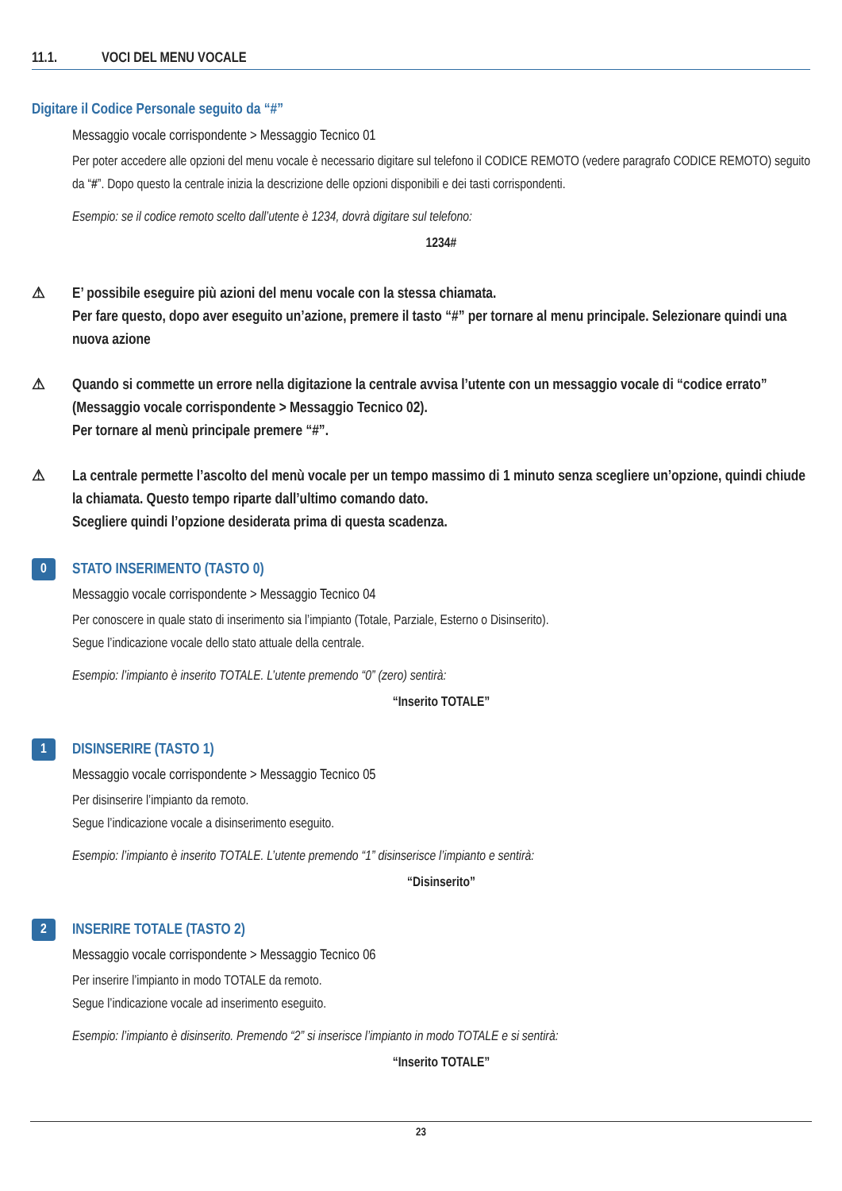11.1. VOCI DEL MENU VOCALE
Digitare il Codice Personale seguito da “#”
Messaggio vocale corrispondente > Messaggio Tecnico 01
Per poter accedere alle opzioni del menu vocale è necessario digitare sul telefono il CODICE REMOTO (vedere paragrafo CODICE REMOTO) seguito da “#”. Dopo questo la centrale inizia la descrizione delle opzioni disponibili e dei tasti corrispondenti.
Esempio: se il codice remoto scelto dall’utente è 1234, dovrà digitare sul telefono:
1234#
⚠ E’ possibile eseguire più azioni del menu vocale con la stessa chiamata.
Per fare questo, dopo aver eseguito un’azione, premere il tasto “#” per tornare al menu principale. Selezionare quindi una nuova azione
⚠ Quando si commette un errore nella digitazione la centrale avvisa l’utente con un messaggio vocale di “codice errato” (Messaggio vocale corrispondente > Messaggio Tecnico 02).
Per tornare al menù principale premere “#”.
⚠ La centrale permette l’ascolto del menù vocale per un tempo massimo di 1 minuto senza scegliere un’opzione, quindi chiude la chiamata. Questo tempo riparte dall’ultimo comando dato.
Scegliere quindi l’opzione desiderata prima di questa scadenza.
0
STATO INSERIMENTO (TASTO 0)
Messaggio vocale corrispondente > Messaggio Tecnico 04
Per conoscere in quale stato di inserimento sia l’impianto (Totale, Parziale, Esterno o Disinserito).
Segue l’indicazione vocale dello stato attuale della centrale.
Esempio: l’impianto è inserito TOTALE. L’utente premendo “0” (zero) sentirà:
“Inserito TOTALE”
1
DISINSERIRE (TASTO 1)
Messaggio vocale corrispondente > Messaggio Tecnico 05
Per disinserire l’impianto da remoto.
Segue l’indicazione vocale a disinserimento eseguito.
Esempio: l’impianto è inserito TOTALE. L’utente premendo “1” disinserisce l’impianto e sentirà:
“Disinserito”
2
INSERIRE TOTALE (TASTO 2)
Messaggio vocale corrispondente > Messaggio Tecnico 06
Per inserire l’impianto in modo TOTALE da remoto.
Segue l’indicazione vocale ad inserimento eseguito.
Esempio: l’impianto è disinserito. Premendo “2” si inserisce l’impianto in modo TOTALE e si sentirà:
“Inserito TOTALE”
23